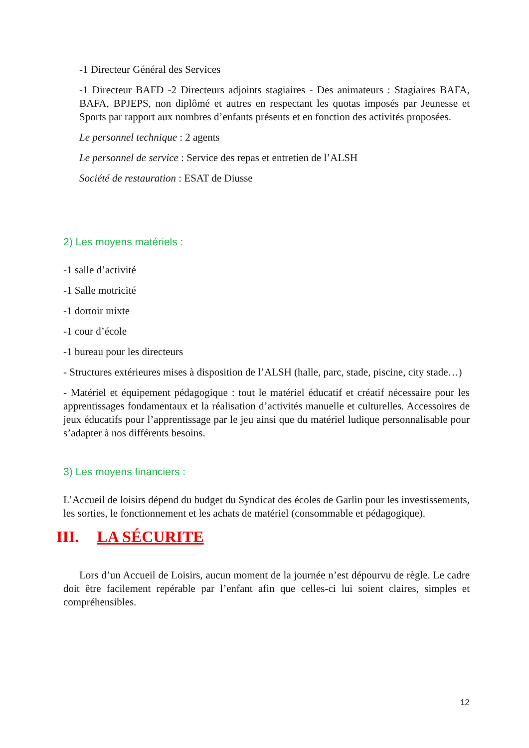-1 Directeur Général des Services
-1 Directeur BAFD -2 Directeurs adjoints stagiaires - Des animateurs : Stagiaires BAFA, BAFA, BPJEPS, non diplômé et autres en respectant les quotas imposés par Jeunesse et Sports par rapport aux nombres d’enfants présents et en fonction des activités proposées.
Le personnel technique : 2 agents
Le personnel de service : Service des repas et entretien de l’ALSH
Société de restauration : ESAT de Diusse
2) Les moyens matériels :
-1 salle d’activité
-1 Salle motricité
-1 dortoir mixte
-1 cour d’école
-1 bureau pour les directeurs
- Structures extérieures mises à disposition de l’ALSH (halle, parc, stade, piscine, city stade…)
- Matériel et équipement pédagogique : tout le matériel éducatif et créatif nécessaire pour les apprentissages fondamentaux et la réalisation d’activités manuelle et culturelles. Accessoires de jeux éducatifs pour l’apprentissage par le jeu ainsi que du matériel ludique personnalisable pour s’adapter à nos différents besoins.
3) Les moyens financiers :
L’Accueil de loisirs dépend du budget du Syndicat des écoles de Garlin pour les investissements, les sorties, le fonctionnement et les achats de matériel (consommable et pédagogique).
III. LA SÉCURITE
Lors d’un Accueil de Loisirs, aucun moment de la journée n’est dépourvu de règle. Le cadre doit être facilement repérable par l’enfant afin que celles-ci lui soient claires, simples et compréhensibles.
12